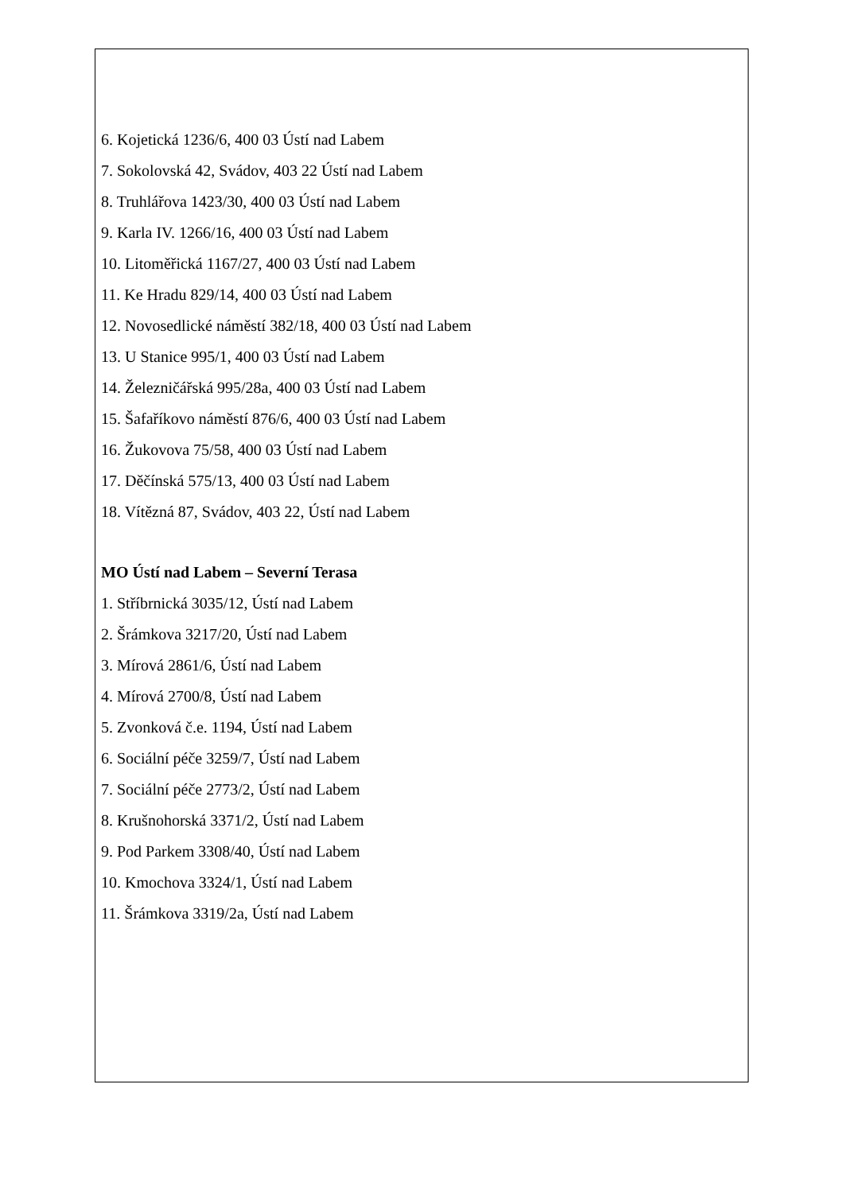6. Kojetická 1236/6, 400 03 Ústí nad Labem
7. Sokolovská 42, Svádov, 403 22 Ústí nad Labem
8. Truhlářova 1423/30, 400 03 Ústí nad Labem
9. Karla IV. 1266/16, 400 03 Ústí nad Labem
10. Litoměřická 1167/27, 400 03 Ústí nad Labem
11. Ke Hradu 829/14, 400 03 Ústí nad Labem
12. Novosedlické náměstí 382/18, 400 03 Ústí nad Labem
13. U Stanice 995/1, 400 03 Ústí nad Labem
14. Železničářská 995/28a, 400 03 Ústí nad Labem
15. Šafaříkovo náměstí 876/6, 400 03 Ústí nad Labem
16. Žukovova 75/58, 400 03 Ústí nad Labem
17. Děčínská 575/13, 400 03 Ústí nad Labem
18. Vítězná 87, Svádov, 403 22, Ústí nad Labem
MO Ústí nad Labem – Severní Terasa
1. Stříbrnická 3035/12, Ústí nad Labem
2. Šrámkova 3217/20, Ústí nad Labem
3. Mírová 2861/6, Ústí nad Labem
4. Mírová 2700/8, Ústí nad Labem
5. Zvonková č.e. 1194, Ústí nad Labem
6. Sociální péče 3259/7, Ústí nad Labem
7. Sociální péče 2773/2, Ústí nad Labem
8. Krušnohorská 3371/2, Ústí nad Labem
9. Pod Parkem 3308/40, Ústí nad Labem
10. Kmochova 3324/1, Ústí nad Labem
11. Šrámkova 3319/2a, Ústí nad Labem